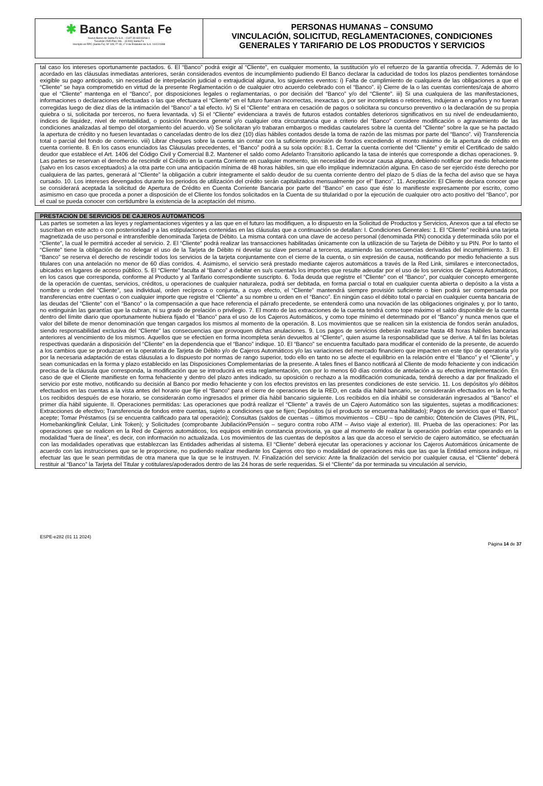✱ Banco Santa Fe
Nuevo Banco de Santa Fe S.A. - CUIT 30-69243266-1
Tucumán 2545 Piso 2do. - (3.000) Santa Fe
Inscripto en RPC (Santa Fe): Nº 109, Fº 49, Lº 9 de Estatutos de S.A. 10/12/1998
PERSONAS HUMANAS – CONSUMO
VINCULACIÓN, SOLICITUD, REGLAMENTACIONES, CONDICIONES
GENERALES Y TARIFARIO DE LOS PRODUCTOS Y SERVICIOS
tal caso los intereses oportunamente pactados. 6. El “Banco” podrá exigir al “Cliente”, en cualquier momento, la sustitución y/o el refuerzo de la garantía ofrecida. 7. Además de lo acordado en las cláusulas inmediatas anteriores, serán considerados eventos de incumplimiento pudiendo El Banco declarar la caducidad de todos los plazos pendientes tornándose exigible su pago anticipado, sin necesidad de interpelación judicial o extrajudicial alguna, los siguientes eventos: i) Falta de cumplimiento de cualquiera de las obligaciones a que el “Cliente” se haya comprometido en virtud de la presente Reglamentación o de cualquier otro acuerdo celebrado con el “Banco”. ii) Cierre de la o las cuentas corrientes/caja de ahorro que el “Cliente” mantenga en el “Banco”, por disposiciones legales o reglamentarias, o por decisión del “Banco” y/o del “Cliente”. iii) Si una cualquiera de las manifestaciones, informaciones o declaraciones efectuadas o las que efectuara el “Cliente” en el futuro fueran incorrectas, inexactas o, por ser incompletas o reticentes, indujeran a engaños y no fueran corregidas luego de diez días de la intimación del “Banco” a tal efecto. iv) Si el “Cliente” entrara en cesación de pagos o solicitara su concurso preventivo o la declaración de su propia quiebra o si, solicitada por terceros, no fuera levantada. v) Si el “Cliente” evidenciara a través de futuros estados contables deterioros significativos en su nivel de endeudamiento, índices de liquidez, nivel de rentabilidad, o posición financiera general y/o cualquier otra circunstancia que a criterio del “Banco” considere modificación o agravamiento de las condiciones analizadas al tiempo del otorgamiento del acuerdo. vi) Se solicitaran y/o trabaran embargos o medidas cautelares sobre la cuenta del “Cliente” sobre la que se ha pactado la apertura de crédito y no fuesen levantadas o canceladas dentro de los diez (10) días hábiles contados desde la toma de razón de las mismas por parte del “Banco”. vii) Transferencia total o parcial del fondo de comercio. viii) Librar cheques sobre la cuenta sin contar con la suficiente provisión de fondos excediendo el monto máximo de la apertura de crédito en cuenta corriente. 8. En los casos enunciados las Cláusulas precedentes, el “Banco” podrá a su sola opción: 8.1. Cerrar la cuenta corriente del “Cliente” y emitir el Certificado de saldo deudor que establece el Art. 1406 del Código Civil y Comercial 8.2. Mantener el saldo como Adelanto Transitorio aplicando la tasa de interés que corresponde a dichas operaciones. 9. Las partes se reservan el derecho de rescindir el Crédito en la cuenta Corriente en cualquier momento, sin necesidad de invocar causa alguna, debiendo notificar por medio fehaciente (salvo en los casos exceptuados) a la otra parte con una anticipación mínima de 48 horas hábiles, sin que ello implique indemnización alguna. En caso de ser ejercido éste derecho por cualquiera de las partes, generará al “Cliente” la obligación a cubrir íntegramente el saldo deudor de su cuenta corriente dentro del plazo de 5 días de la fecha del aviso que se haya cursado. 10. Los intereses devengados durante los periodos de utilización del crédito serán capitalizados mensualmente por el” Banco”. 11. Aceptación: El Cliente declara conocer que se considerará aceptada la solicitud de Apertura de Crédito en Cuenta Corriente Bancaria por parte del “Banco” en caso que éste lo manifieste expresamente por escrito, como asimismo en caso que proceda a poner a disposición de el Cliente los fondos solicitados en la Cuenta de su titularidad o por la ejecución de cualquier otro acto positivo del “Banco”, por el cual se pueda conocer con certidumbre la existencia de la aceptación del mismo.
PRESTACION DE SERVICIOS DE CAJEROS AUTOMATICOS
Las partes se someten a las leyes y reglamentaciones vigentes y a las que en el futuro las modifiquen, a lo dispuesto en la Solicitud de Productos y Servicios, Anexos que a tal efecto se suscriban en este acto o con posterioridad y a las estipulaciones contenidas en las cláusulas que a continuación se detallan: I. Condiciones Generales: 1. El “Cliente” recibirá una tarjeta magnetizada de uso personal e intransferible denominada Tarjeta de Débito. La misma contará con una clave de acceso personal (denominada PIN) conocida y determinada sólo por el “Cliente”, la cual le permitirá acceder al servicio. 2. El “Cliente” podrá realizar las transacciones habilitadas únicamente con la utilización de su Tarjeta de Débito y su PIN. Por lo tanto el “Cliente” tiene la obligación de no delegar el uso de la Tarjeta de Débito ni develar su clave personal a terceros, asumiendo las consecuencias derivadas del incumplimiento. 3. El “Banco” se reserva el derecho de rescindir todos los servicios de la tarjeta conjuntamente con el cierre de la cuenta, o sin expresión de causa, notificando por medio fehaciente a sus titulares con una antelación no menor de 60 días corridos. 4. Asimismo, el servicio será prestado mediante cajeros automáticos a través de la Red Link, similares e interconectados, ubicados en lugares de acceso público. 5. El “Cliente” faculta al “Banco” a debitar en su/s cuenta/s los importes que resulte adeudar por el uso de los servicios de Cajeros Automáticos, en los casos que corresponda, conforme al Producto y al Tarifario correspondiente suscripto. 6. Toda deuda que registre el “Cliente” con el “Banco”, por cualquier concepto emergente de la operación de cuentas, servicios, créditos, u operaciones de cualquier naturaleza, podrá ser debitada, en forma parcial o total en cualquier cuenta abierta o depósito a la vista a nombre u orden del “Cliente”, sea individual, orden recíproca o conjunta, a cuyo efecto, el “Cliente” mantendrá siempre provisión suficiente o bien podrá ser compensada por transferencias entre cuentas o con cualquier importe que registre el “Cliente” a su nombre u orden en el “Banco”. En ningún caso el débito total o parcial en cualquier cuenta bancaria de las deudas del “Cliente” con el “Banco” o la compensación a que hace referencia el párrafo precedente, se entenderá como una novación de las obligaciones originales y, por lo tanto, no extinguirán las garantías que la cubran, ni su grado de prelación o privilegio. 7. El monto de las extracciones de la cuenta tendrá como tope máximo el saldo disponible de la cuenta dentro del límite diario que oportunamente hubiera fijado el “Banco” para el uso de los Cajeros Automáticos, y como tope mínimo el determinado por el “Banco” y nunca menos que el valor del billete de menor denominación que tengan cargados los mismos al momento de la operación. 8. Los movimientos que se realicen sin la existencia de fondos serán anulados, siendo responsabilidad exclusiva del “Cliente” las consecuencias que provoquen dichas anulaciones. 9. Los pagos de servicios deberán realizarse hasta 48 horas hábiles bancarias anteriores al vencimiento de los mismos. Aquellos que se efectúen en forma incompleta serán devueltos al “Cliente”, quien asume la responsabilidad que se derive. A tal fin las boletas respectivas quedarán a disposición del “Cliente” en la dependencia que el “Banco” indique. 10. El “Banco” se encuentra facultado para modificar el contenido de la presente, de acuerdo a los cambios que se produzcan en la operatoria de Tarjeta de Débito y/o de Cajeros Automáticos y/o las variaciones del mercado financiero que impacten en este tipo de operatoria y/o por la necesaria adaptación de estas cláusulas a lo dispuesto por normas de rango superior, todo ello en tanto no se afecte el equilibrio en la relación entre el “Banco” y el “Cliente”, y sean comunicadas en la forma y plazo establecido en las Disposiciones Complementarias de la presente. A tales fines el Banco notificará al Cliente de modo fehaciente y con indicación precisa de la cláusula que corresponda, la modificación que se introducirá en esta reglamentación, con por lo menos 60 días corridos de antelación a su efectiva implementación. En caso de que el Cliente manifieste en forma fehaciente y dentro del plazo antes indicado, su oposición o rechazo a la modificación comunicada, tendrá derecho a dar por finalizado el servicio por este motivo, notificando su decisión al Banco por medio fehaciente y con los efectos previstos en las presentes condiciones de este servicio. 11. Los depósitos y/o débitos efectuados en las cuentas a la vista antes del horario que fije el “Banco” para el cierre de operaciones de la RED, en cada día hábil bancario, se considerarán efectuados en la fecha. Los recibidos después de ese horario, se considerarán como ingresados el primer día hábil bancario siguiente. Los recibidos en día inhábil se considerarán ingresados al “Banco” el primer día hábil siguiente. II. Operaciones permitidas: Las operaciones que podrá realizar el “Cliente” a través de un Cajero Automático son las siguientes, sujetas a modificaciones: Extracciones de efectivo; Transferencia de fondos entre cuentas, sujeto a condiciones que se fijen; Depósitos (si el producto se encuentra habilitado); Pagos de servicios que el “Banco” acepte; Tomar Préstamos (si se encuentra calificado para tal operación); Consultas (saldos de cuentas – últimos movimientos – CBU – tipo de cambio; Obtención de Claves (PIN, PIL, Homebanking/link Celular, Link Token); y Solicitudes (comprobante Jubilación/Pensión – seguro contra robo ATM – Aviso viaje al exterior). III. Prueba de las operaciones: Por las operaciones que se realicen en la Red de Cajeros automáticos, los equipos emitirán constancia provisoria, ya que al momento de realizar la operación podrían estar operando en la modalidad “fuera de línea”, es decir, con información no actualizada. Los movimientos de las cuentas de depósitos a las que da acceso el servicio de cajero automático, se efectuarán con las modalidades operativas que establezcan las Entidades adheridas al sistema. El “Cliente” deberá ejecutar las operaciones y accionar los Cajeros Automáticos únicamente de acuerdo con las instrucciones que se le proporcione, no pudiendo realizar mediante los Cajeros otro tipo o modalidad de operaciones más que las que la Entidad emisora indique, ni efectuar las que le sean permitidas de otra manera que la que se le instruyen. IV. Finalización del servicio: Ante la finalización del servicio por cualquier causa, el “Cliente” deberá restituir al “Banco” la Tarjeta del Titular y cotitulares/apoderados dentro de las 24 horas de serle requeridas. Si el “Cliente” da por terminada su vinculación al servicio,
ESPE-e282 (01 11 2024)
Página 14 de 37